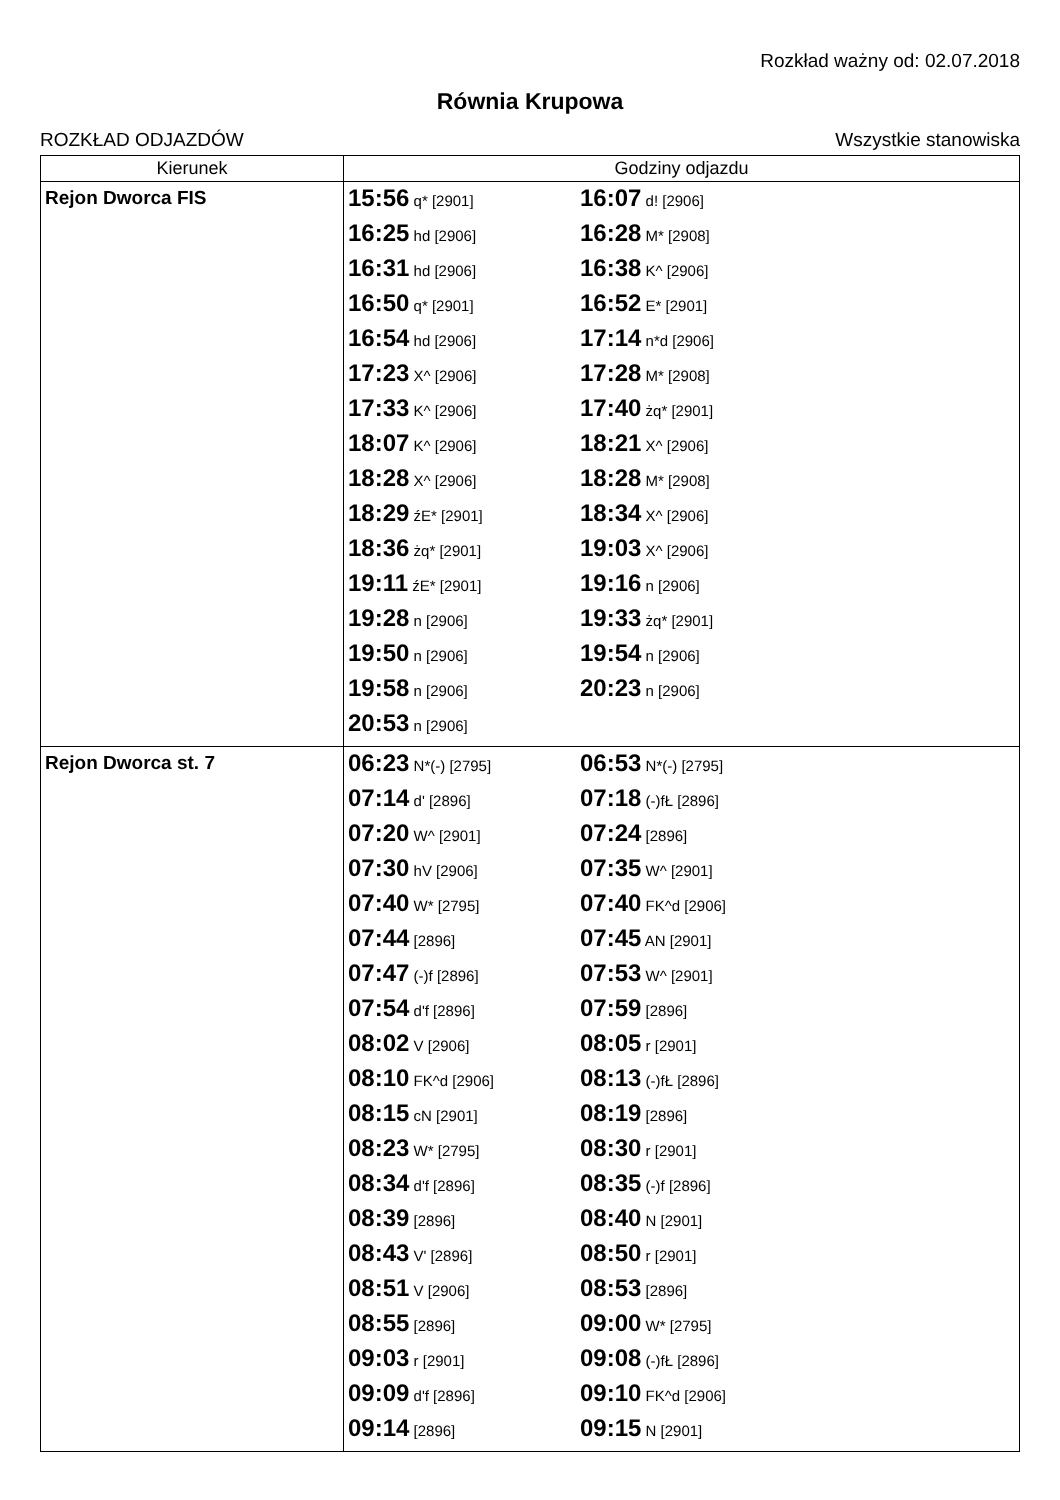Rozkład ważny od: 02.07.2018
Równia Krupowa
ROZKŁAD ODJAZDÓW Wszystkie stanowiska
| Kierunek | Godziny odjazdu |
| --- | --- |
| Rejon Dworca FIS | 15:56 q* [2901] 16:07 d! [2906] 16:25 hd [2906] 16:28 M* [2908] 16:31 hd [2906] 16:38 K^ [2906] 16:50 q* [2901] 16:52 E* [2901] 16:54 hd [2906] 17:14 n*d [2906] 17:23 X^ [2906] 17:28 M* [2908] 17:33 K^ [2906] 17:40 żq* [2901] 18:07 K^ [2906] 18:21 X^ [2906] 18:28 X^ [2906] 18:28 M* [2908] 18:29 źE* [2901] 18:34 X^ [2906] 18:36 żq* [2901] 19:03 X^ [2906] 19:11 źE* [2901] 19:16 n [2906] 19:28 n [2906] 19:33 żq* [2901] 19:50 n [2906] 19:54 n [2906] 19:58 n [2906] 20:23 n [2906] 20:53 n [2906] |
| Rejon Dworca st. 7 | 06:23 N*(-) [2795] 06:53 N*(-) [2795] 07:14 d' [2896] 07:18 (-)fŁ [2896] 07:20 W^ [2901] 07:24 [2896] 07:30 hV [2906] 07:35 W^ [2901] 07:40 W* [2795] 07:40 FK^d [2906] 07:44 [2896] 07:45 AN [2901] 07:47 (-)f [2896] 07:53 W^ [2901] 07:54 d'f [2896] 07:59 [2896] 08:02 V [2906] 08:05 r [2901] 08:10 FK^d [2906] 08:13 (-)fŁ [2896] 08:15 cN [2901] 08:19 [2896] 08:23 W* [2795] 08:30 r [2901] 08:34 d'f [2896] 08:35 (-)f [2896] 08:39 [2896] 08:40 N [2901] 08:43 V' [2896] 08:50 r [2901] 08:51 V [2906] 08:53 [2896] 08:55 [2896] 09:00 W* [2795] 09:03 r [2901] 09:08 (-)fŁ [2896] 09:09 d'f [2896] 09:10 FK^d [2906] 09:14 [2896] 09:15 N [2901] |